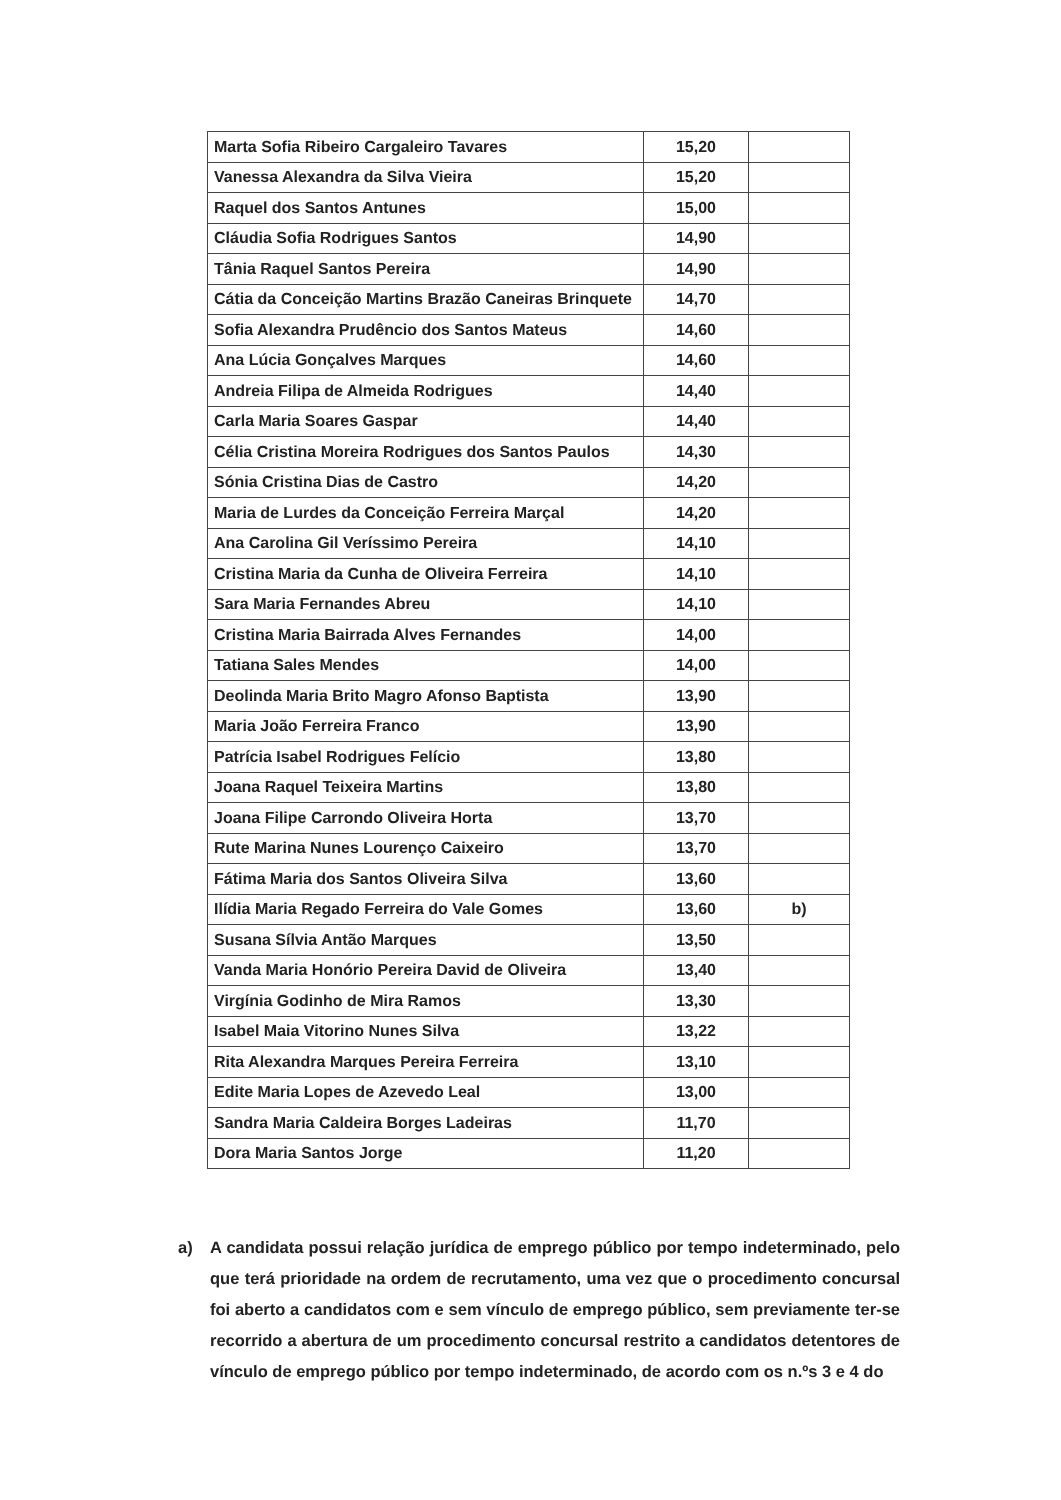| Marta Sofia Ribeiro Cargaleiro Tavares | 15,20 | |
| Vanessa Alexandra da Silva Vieira | 15,20 | |
| Raquel dos Santos Antunes | 15,00 | |
| Cláudia Sofia Rodrigues Santos | 14,90 | |
| Tânia Raquel Santos Pereira | 14,90 | |
| Cátia da Conceição Martins Brazão Caneiras Brinquete | 14,70 | |
| Sofia Alexandra Prudêncio dos Santos Mateus | 14,60 | |
| Ana Lúcia Gonçalves Marques | 14,60 | |
| Andreia Filipa de Almeida Rodrigues | 14,40 | |
| Carla Maria Soares Gaspar | 14,40 | |
| Célia Cristina Moreira Rodrigues dos Santos Paulos | 14,30 | |
| Sónia Cristina Dias de Castro | 14,20 | |
| Maria de Lurdes da Conceição Ferreira Marçal | 14,20 | |
| Ana Carolina Gil Veríssimo Pereira | 14,10 | |
| Cristina Maria da Cunha de Oliveira Ferreira | 14,10 | |
| Sara Maria Fernandes Abreu | 14,10 | |
| Cristina Maria Bairrada Alves Fernandes | 14,00 | |
| Tatiana Sales Mendes | 14,00 | |
| Deolinda Maria Brito Magro Afonso Baptista | 13,90 | |
| Maria João Ferreira Franco | 13,90 | |
| Patrícia Isabel Rodrigues Felício | 13,80 | |
| Joana Raquel Teixeira Martins | 13,80 | |
| Joana Filipe Carrondo Oliveira Horta | 13,70 | |
| Rute Marina Nunes Lourenço Caixeiro | 13,70 | |
| Fátima Maria dos Santos Oliveira Silva | 13,60 | |
| Ilídia Maria Regado Ferreira do Vale Gomes | 13,60 | b) |
| Susana Sílvia Antão Marques | 13,50 | |
| Vanda Maria Honório Pereira David de Oliveira | 13,40 | |
| Virgínia Godinho de Mira Ramos | 13,30 | |
| Isabel Maia Vitorino Nunes Silva | 13,22 | |
| Rita Alexandra Marques Pereira Ferreira | 13,10 | |
| Edite Maria Lopes de Azevedo Leal | 13,00 | |
| Sandra Maria Caldeira Borges Ladeiras | 11,70 | |
| Dora Maria Santos Jorge | 11,20 | |
a) A candidata possui relação jurídica de emprego público por tempo indeterminado, pelo que terá prioridade na ordem de recrutamento, uma vez que o procedimento concursal foi aberto a candidatos com e sem vínculo de emprego público, sem previamente ter-se recorrido a abertura de um procedimento concursal restrito a candidatos detentores de vínculo de emprego público por tempo indeterminado, de acordo com os n.ºs 3 e 4 do